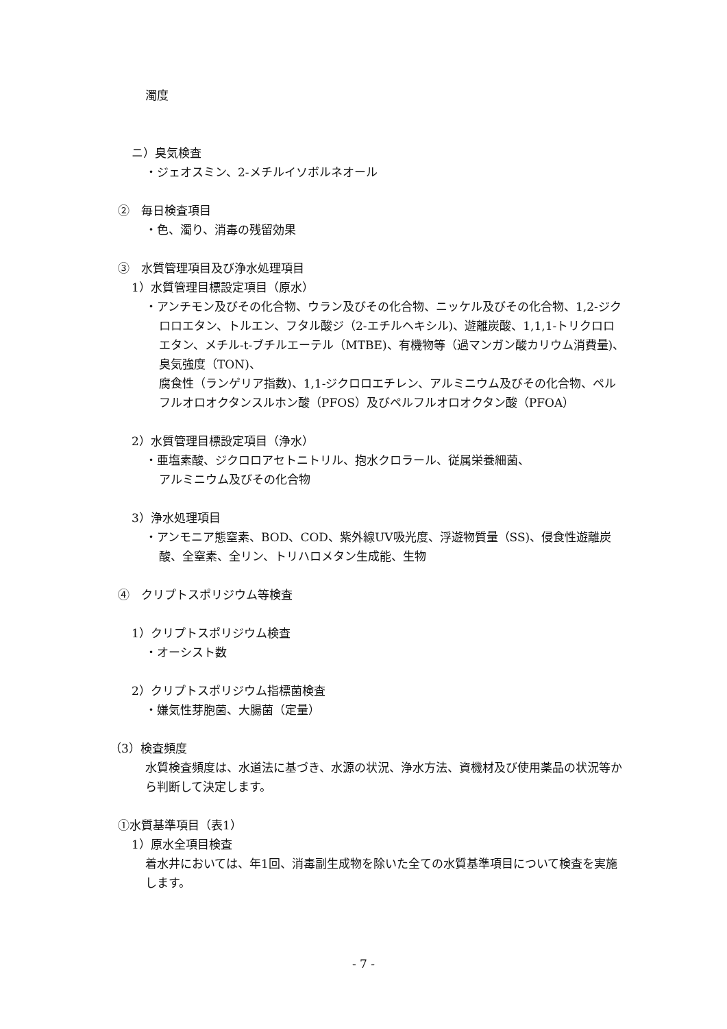濁度
ニ）臭気検査
・ジェオスミン、2-メチルイソボルネオール
②　毎日検査項目
・色、濁り、消毒の残留効果
③　水質管理項目及び浄水処理項目
1）水質管理目標設定項目（原水）
・アンチモン及びその化合物、ウラン及びその化合物、ニッケル及びその化合物、1,2-ジクロロエタン、トルエン、フタル酸ジ（2-エチルヘキシル)、遊離炭酸、1,1,1-トリクロロエタン、メチル-t-ブチルエーテル（MTBE)、有機物等（過マンガン酸カリウム消費量)、臭気強度（TON)、
腐食性（ランゲリア指数)、1,1-ジクロロエチレン、アルミニウム及びその化合物、ペルフルオロオクタンスルホン酸（PFOS）及びペルフルオロオクタン酸（PFOA）
2）水質管理目標設定項目（浄水）
・亜塩素酸、ジクロロアセトニトリル、抱水クロラール、従属栄養細菌、
アルミニウム及びその化合物
3）浄水処理項目
・アンモニア態窒素、BOD、COD、紫外線UV吸光度、浮遊物質量（SS)、侵食性遊離炭酸、全窒素、全リン、トリハロメタン生成能、生物
④　クリプトスポリジウム等検査
1）クリプトスポリジウム検査
・オーシスト数
2）クリプトスポリジウム指標菌検査
・嫌気性芽胞菌、大腸菌（定量）
（3）検査頻度
水質検査頻度は、水道法に基づき、水源の状況、浄水方法、資機材及び使用薬品の状況等から判断して決定します。
①水質基準項目（表1）
1）原水全項目検査
着水井においては、年1回、消毒副生成物を除いた全ての水質基準項目について検査を実施します。
- 7 -